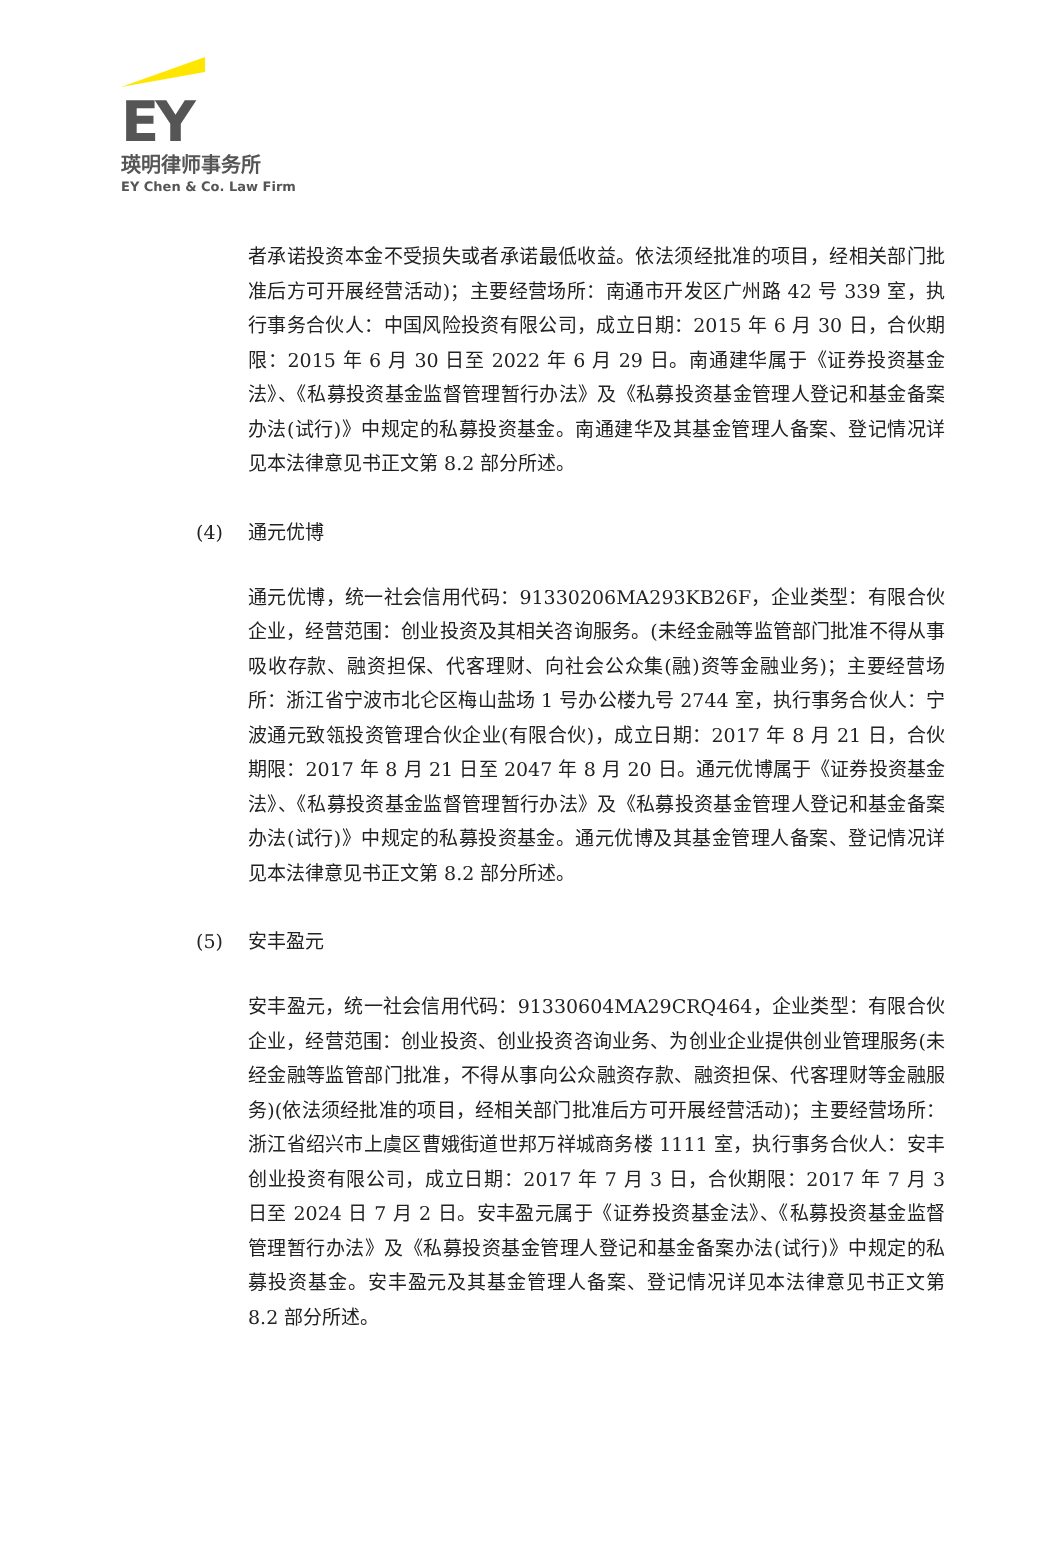EY
瑛明律师事务所
EY Chen & Co. Law Firm
者承诺投资本金不受损失或者承诺最低收益。依法须经批准的项目，经相关部门批准后方可开展经营活动)；主要经营场所：南通市开发区广州路 42 号 339 室，执行事务合伙人：中国风险投资有限公司，成立日期：2015 年 6 月 30 日，合伙期限：2015 年 6 月 30 日至 2022 年 6 月 29 日。南通建华属于《证券投资基金法》、《私募投资基金监督管理暂行办法》及《私募投资基金管理人登记和基金备案办法(试行)》中规定的私募投资基金。南通建华及其基金管理人备案、登记情况详见本法律意见书正文第 8.2 部分所述。
(4) 通元优博
通元优博，统一社会信用代码：91330206MA293KB26F，企业类型：有限合伙企业，经营范围：创业投资及其相关咨询服务。(未经金融等监管部门批准不得从事吸收存款、融资担保、代客理财、向社会公众集(融)资等金融业务)；主要经营场所：浙江省宁波市北仑区梅山盐场 1 号办公楼九号 2744 室，执行事务合伙人：宁波通元致瓴投资管理合伙企业(有限合伙)，成立日期：2017 年 8 月 21 日，合伙期限：2017 年 8 月 21 日至 2047 年 8 月 20 日。通元优博属于《证券投资基金法》、《私募投资基金监督管理暂行办法》及《私募投资基金管理人登记和基金备案办法(试行)》中规定的私募投资基金。通元优博及其基金管理人备案、登记情况详见本法律意见书正文第 8.2 部分所述。
(5) 安丰盈元
安丰盈元，统一社会信用代码：91330604MA29CRQ464，企业类型：有限合伙企业，经营范围：创业投资、创业投资咨询业务、为创业企业提供创业管理服务(未经金融等监管部门批准，不得从事向公众融资存款、融资担保、代客理财等金融服务)(依法须经批准的项目，经相关部门批准后方可开展经营活动)；主要经营场所：浙江省绍兴市上虞区曹娥街道世邦万祥城商务楼 1111 室，执行事务合伙人：安丰创业投资有限公司，成立日期：2017 年 7 月 3 日，合伙期限：2017 年 7 月 3 日至 2024 日 7 月 2 日。安丰盈元属于《证券投资基金法》、《私募投资基金监督管理暂行办法》及《私募投资基金管理人登记和基金备案办法(试行)》中规定的私募投资基金。安丰盈元及其基金管理人备案、登记情况详见本法律意见书正文第 8.2 部分所述。